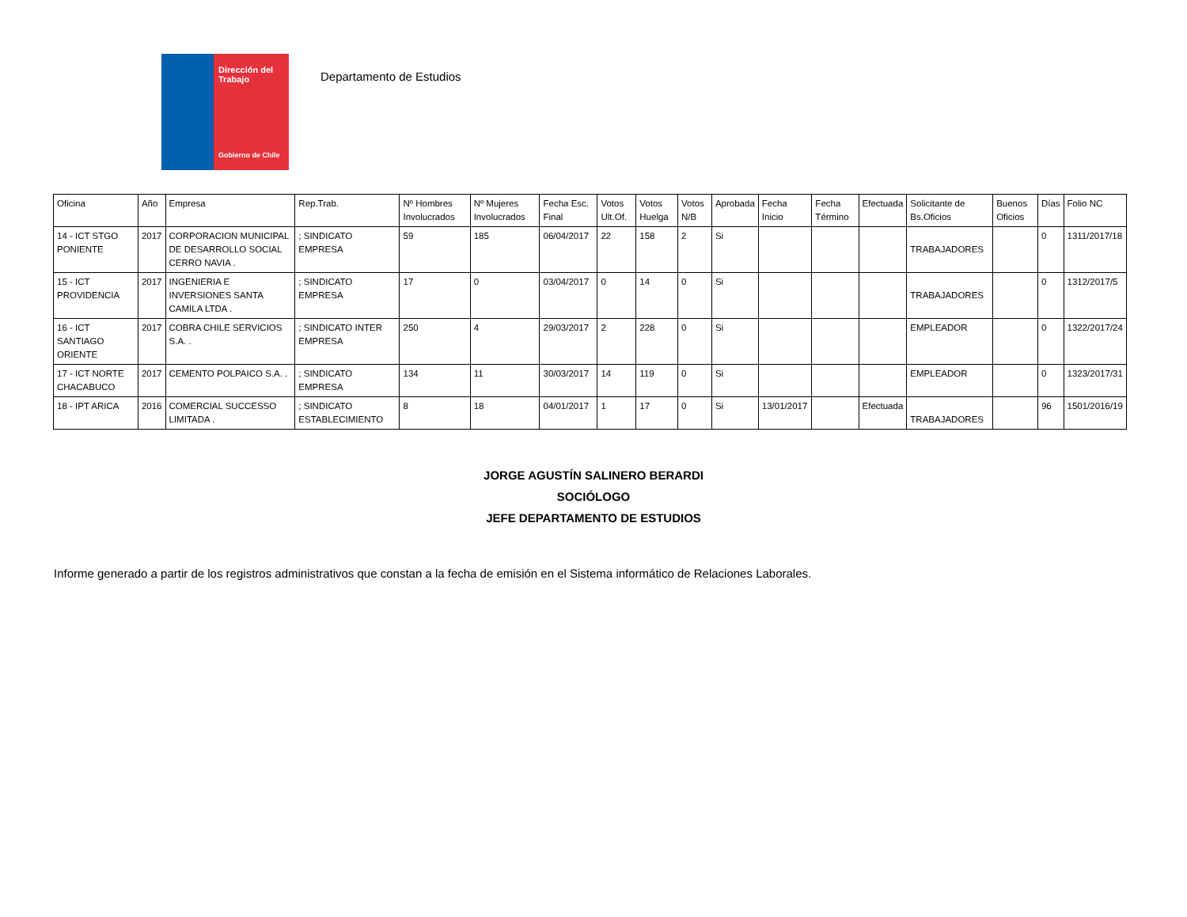Dirección del Trabajo
Gobierno de Chile
Departamento de Estudios
| Oficina | Año | Empresa | Rep.Trab. | Nº Hombres Involucrados | Nº Mujeres Involucrados | Fecha Esc. Final | Votos Ult.Of. | Votos Huelga | Votos N/B | Aprobada | Fecha Inicio | Fecha Término | Efectuada | Solicitante de Bs.Oficios | Buenos Oficios | Días | Folio NC |
| --- | --- | --- | --- | --- | --- | --- | --- | --- | --- | --- | --- | --- | --- | --- | --- | --- | --- |
| 14 - ICT STGO PONIENTE | 2017 | CORPORACION MUNICIPAL DE DESARROLLO SOCIAL CERRO NAVIA . | ; SINDICATO EMPRESA | 59 | 185 | 06/04/2017 | 22 | 158 | 2 | Si | | | | TRABAJADORES | | 0 | 1311/2017/18 |
| 15 - ICT PROVIDENCIA | 2017 | INGENIERIA E INVERSIONES SANTA CAMILA LTDA . | ; SINDICATO EMPRESA | 17 | 0 | 03/04/2017 | 0 | 14 | 0 | Si | | | | TRABAJADORES | | 0 | 1312/2017/5 |
| 16 - ICT SANTIAGO ORIENTE | 2017 | COBRA CHILE SERVICIOS S.A. . | ; SINDICATO INTER EMPRESA | 250 | 4 | 29/03/2017 | 2 | 228 | 0 | Si | | | | EMPLEADOR | | 0 | 1322/2017/24 |
| 17 - ICT NORTE CHACABUCO | 2017 | CEMENTO POLPAICO S.A. . | ; SINDICATO EMPRESA | 134 | 11 | 30/03/2017 | 14 | 119 | 0 | Si | | | | EMPLEADOR | | 0 | 1323/2017/31 |
| 18 - IPT ARICA | 2016 | COMERCIAL SUCCESSO LIMITADA . | ; SINDICATO ESTABLECIMIENTO | 8 | 18 | 04/01/2017 | 1 | 17 | 0 | Si | 13/01/2017 | | Efectuada | TRABAJADORES | | 96 | 1501/2016/19 |
JORGE AGUSTÍN SALINERO BERARDI
SOCIÓLOGO
JEFE DEPARTAMENTO DE ESTUDIOS
Informe generado a partir de los registros administrativos que constan a la fecha de emisión en el Sistema informático de Relaciones Laborales.